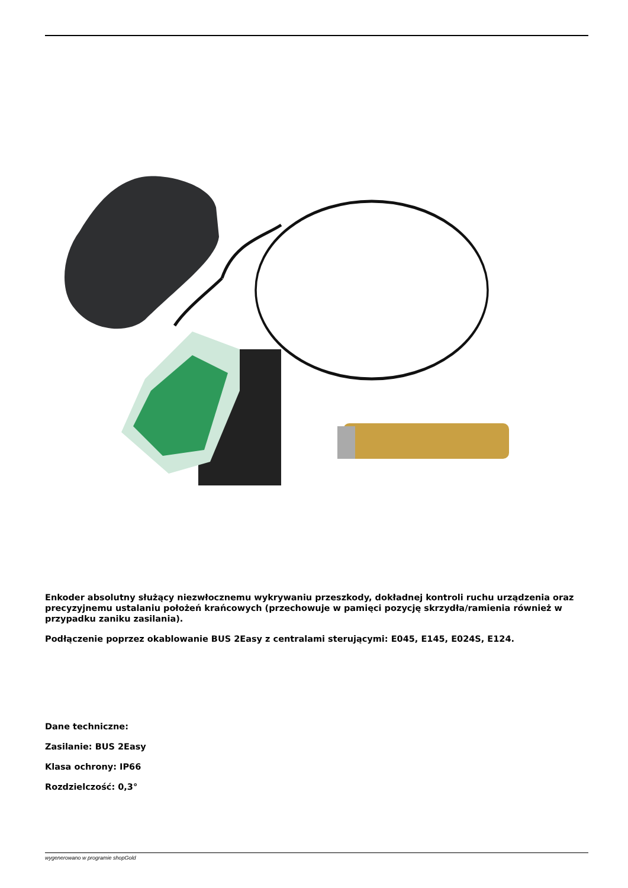Enkoder absolutny służący niezwłocznemu wykrywaniu przeszkody, dokładnej kontroli ruchu urządzenia oraz precyzyjnemu ustalaniu położeń krańcowych (przechowuje w pamięci pozycję skrzydła/ramienia również w przypadku zaniku zasilania).
Podłączenie poprzez okablowanie BUS 2Easy z centralami sterującymi: E045, E145, E024S, E124.
Dane techniczne:
Zasilanie: BUS 2Easy
Klasa ochrony: IP66
Rozdzielczość: 0,3°
wygenerowano w programie shopGold